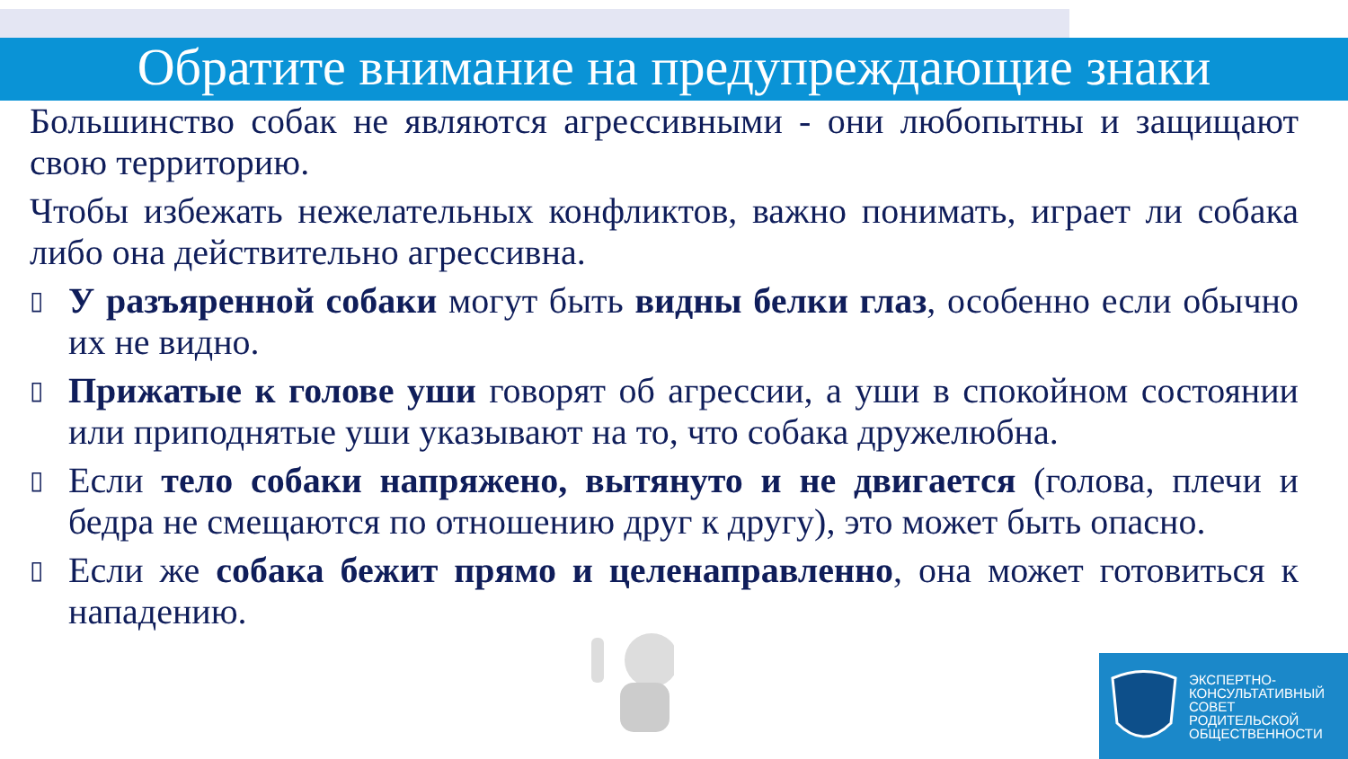Обратите внимание на предупреждающие знаки
Большинство собак не являются агрессивными - они любопытны и защищают свою территорию.
Чтобы избежать нежелательных конфликтов, важно понимать, играет ли собака либо она действительно агрессивна.
▯ У разъяренной собаки могут быть видны белки глаз, особенно если обычно их не видно.
▯ Прижатые к голове уши говорят об агрессии, а уши в спокойном состоянии или приподнятые уши указывают на то, что собака дружелюбна.
▯ Если тело собаки напряжено, вытянуто и не двигается (голова, плечи и бедра не смещаются по отношению друг к другу), это может быть опасно.
▯ Если же собака бежит прямо и целенаправленно, она может готовиться к нападению.
ЭКСПЕРТНО-
КОНСУЛЬТАТИВНЫЙ
СОВЕТ
РОДИТЕЛЬСКОЙ
ОБЩЕСТВЕННОСТИ